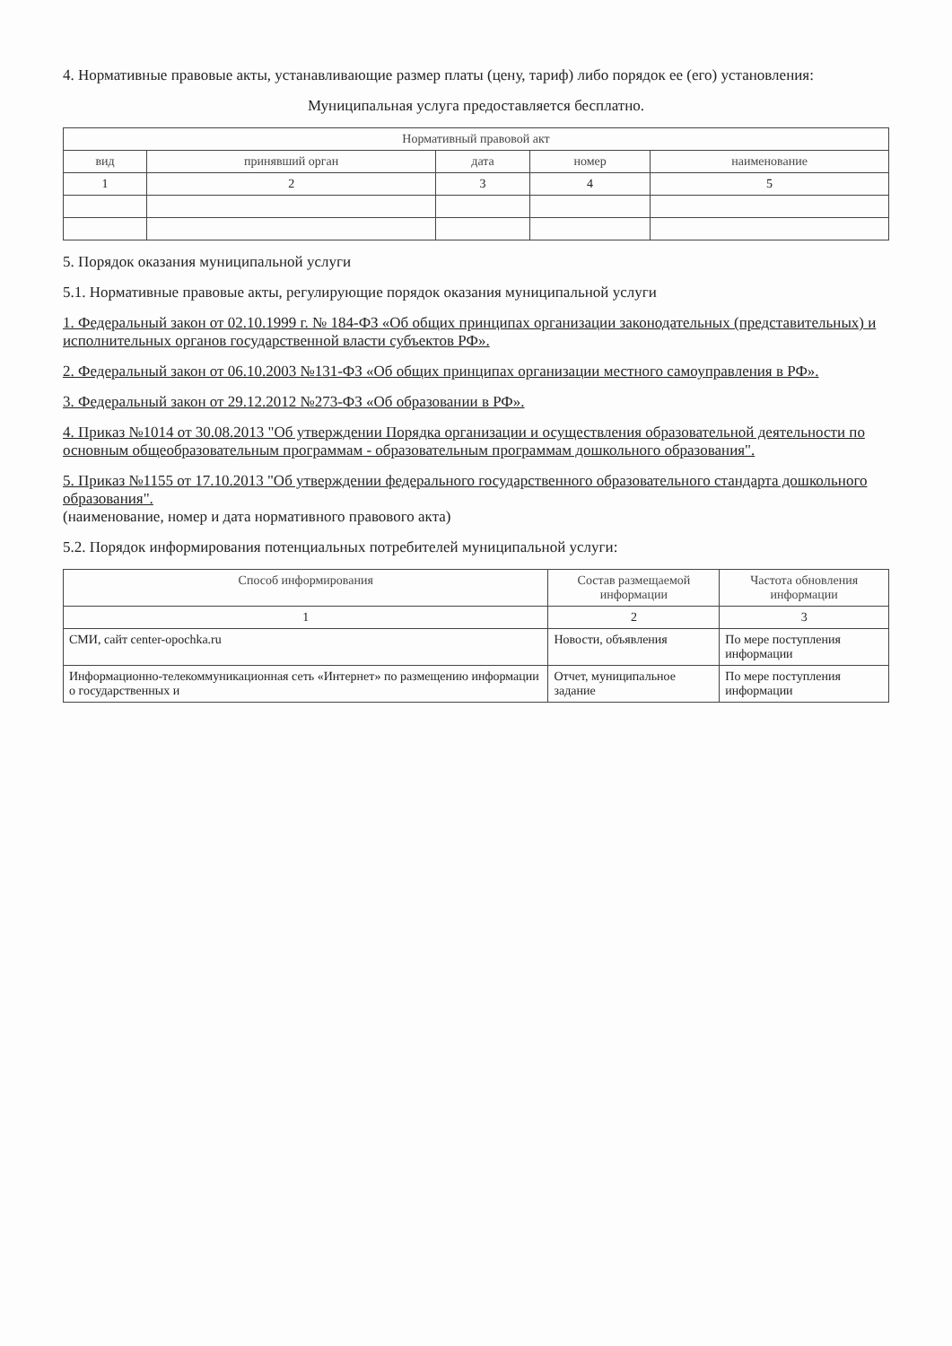4. Нормативные правовые акты, устанавливающие размер платы (цену, тариф) либо порядок ее (его) установления:
Муниципальная услуга предоставляется бесплатно.
| Нормативный правовой акт | | | | |
| --- | --- | --- | --- | --- |
| вид | принявший орган | дата | номер | наименование |
| 1 | 2 | 3 | 4 | 5 |
5. Порядок оказания муниципальной услуги
5.1. Нормативные правовые акты, регулирующие порядок оказания муниципальной услуги
1. Федеральный закон от 02.10.1999 г. № 184-ФЗ «Об общих принципах организации законодательных (представительных) и исполнительных органов государственной власти субъектов РФ».
2. Федеральный закон от 06.10.2003 №131-ФЗ «Об общих принципах организации местного самоуправления в РФ».
3. Федеральный закон от 29.12.2012 №273-ФЗ «Об образовании в РФ».
4. Приказ №1014 от 30.08.2013 "Об утверждении Порядка организации и осуществления образовательной деятельности по основным общеобразовательным программам - образовательным программам дошкольного образования".
5. Приказ №1155 от 17.10.2013 "Об утверждении федерального государственного образовательного стандарта дошкольного образования".
(наименование, номер и дата нормативного правового акта)
5.2. Порядок информирования потенциальных потребителей муниципальной услуги:
| Способ информирования | Состав размещаемой информации | Частота обновления информации |
| --- | --- | --- |
| 1 | 2 | 3 |
| СМИ, сайт center-opochka.ru | Новости, объявления | По мере поступления информации |
| Информационно-телекоммуникационная сеть «Интернет» по размещению информации о государственных и | Отчет, муниципальное задание | По мере поступления информации |